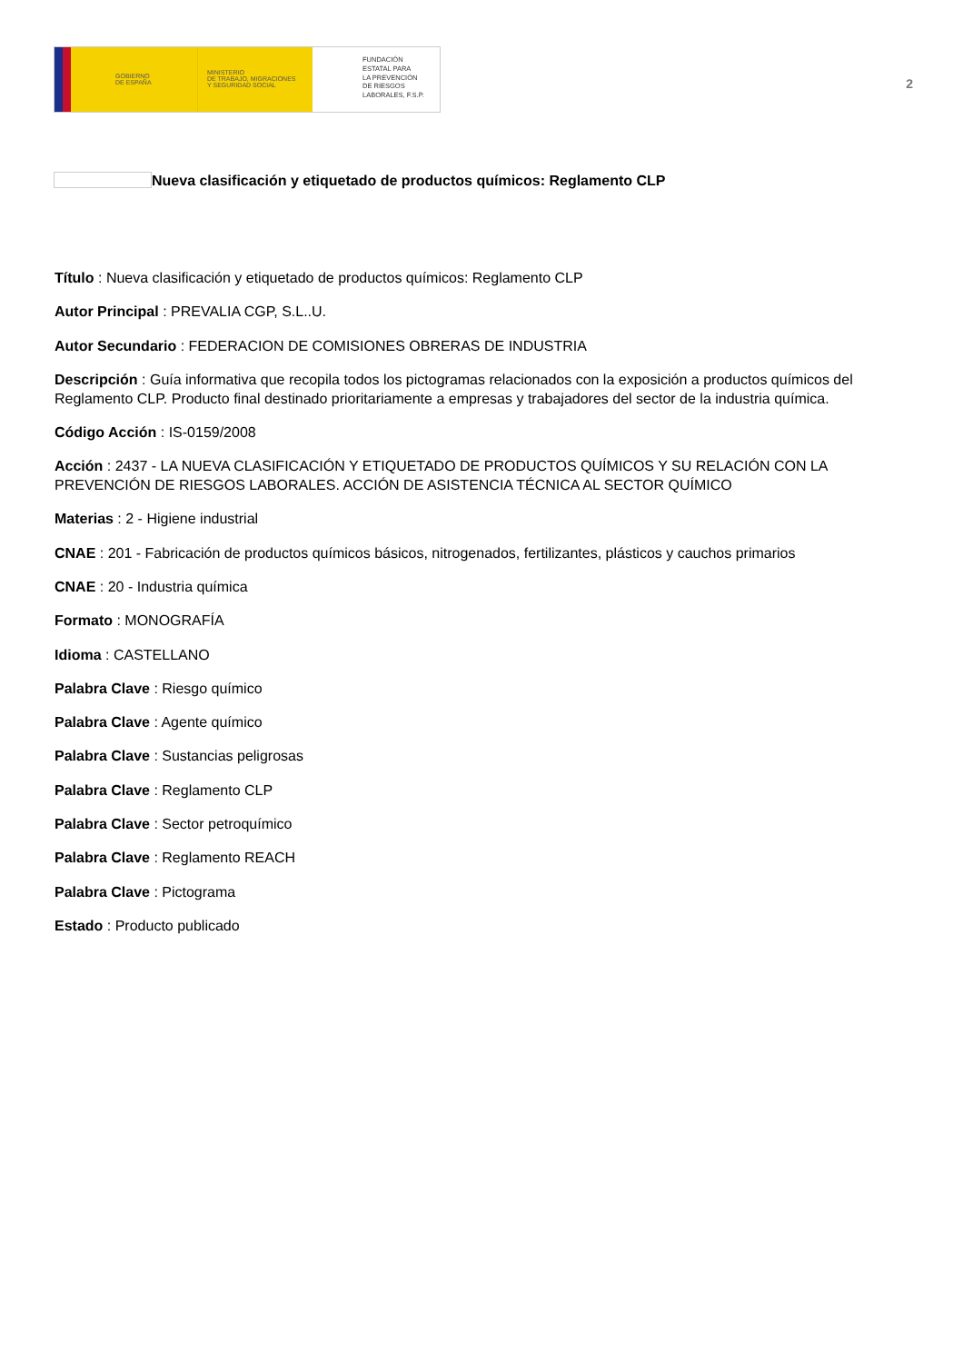GOBIERNO
DE ESPAÑA
MINISTERIO
DE TRABAJO, MIGRACIONES
Y SEGURIDAD SOCIAL
FUNDACIÓN
ESTATAL PARA
LA PREVENCIÓN
DE RIESGOS
LABORALES, F.S.P.
2
Nueva clasificación y etiquetado de productos químicos: Reglamento CLP
Título : Nueva clasificación y etiquetado de productos químicos: Reglamento CLP
Autor Principal : PREVALIA CGP, S.L..U.
Autor Secundario : FEDERACION DE COMISIONES OBRERAS DE INDUSTRIA
Descripción : Guía informativa que recopila todos los pictogramas relacionados con la exposición a productos químicos del Reglamento CLP. Producto final destinado prioritariamente a empresas y trabajadores del sector de la industria química.
Código Acción : IS-0159/2008
Acción : 2437 - LA NUEVA CLASIFICACIÓN Y ETIQUETADO DE PRODUCTOS QUÍMICOS Y SU RELACIÓN CON LA PREVENCIÓN DE RIESGOS LABORALES. ACCIÓN DE ASISTENCIA TÉCNICA AL SECTOR QUÍMICO
Materias : 2 - Higiene industrial
CNAE : 201 - Fabricación de productos químicos básicos, nitrogenados, fertilizantes, plásticos y cauchos primarios
CNAE : 20 - Industria química
Formato : MONOGRAFÍA
Idioma : CASTELLANO
Palabra Clave : Riesgo químico
Palabra Clave : Agente químico
Palabra Clave : Sustancias peligrosas
Palabra Clave : Reglamento CLP
Palabra Clave : Sector petroquímico
Palabra Clave : Reglamento REACH
Palabra Clave : Pictograma
Estado : Producto publicado